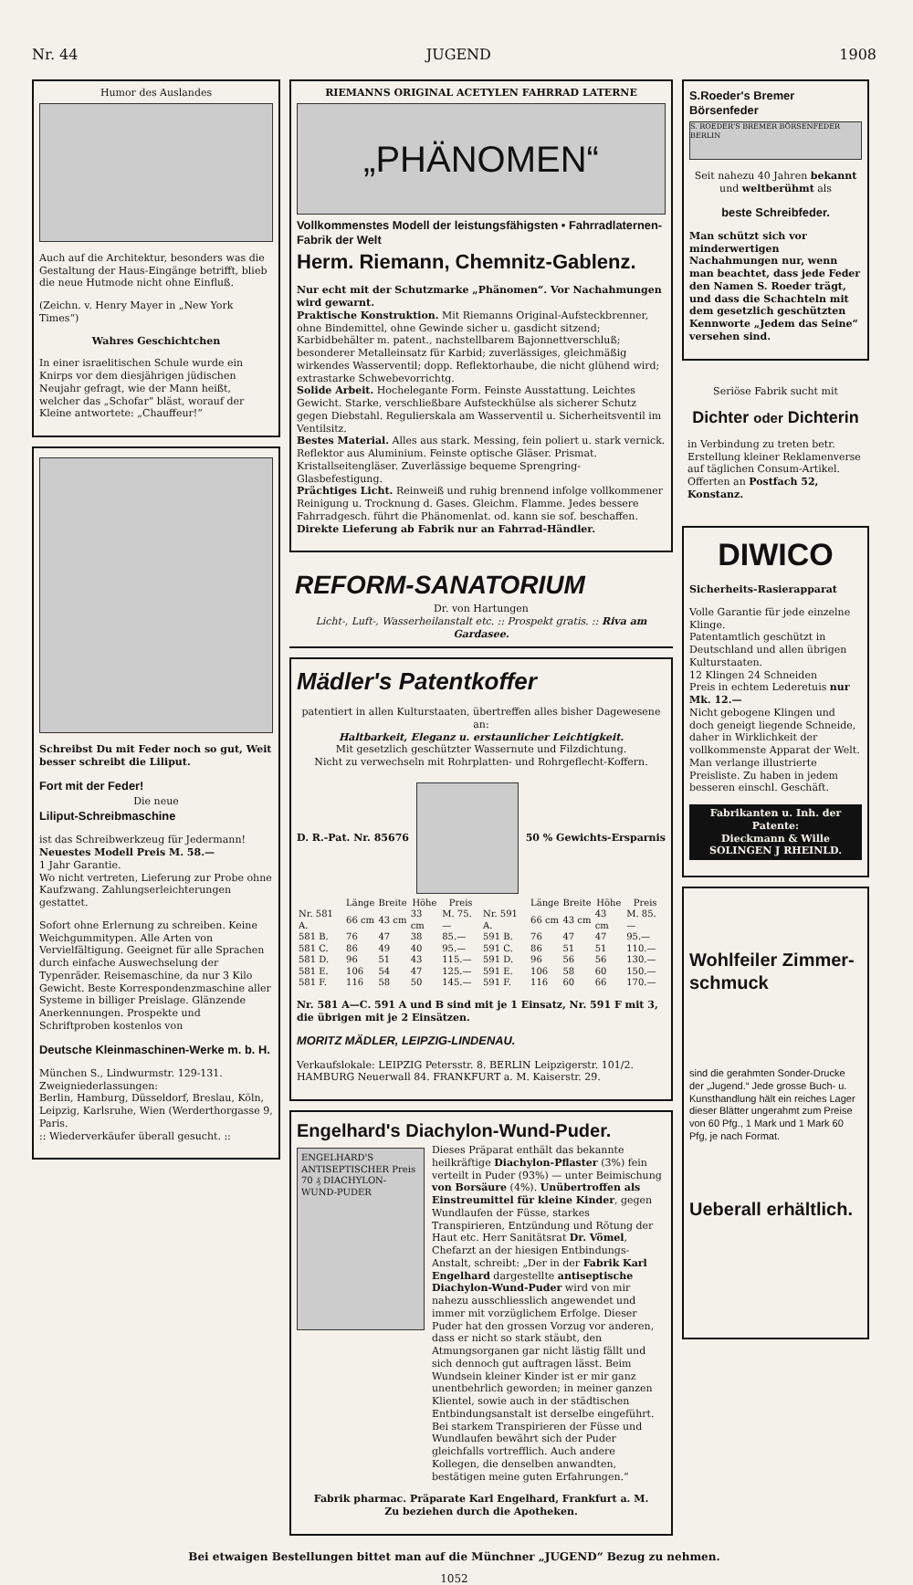Nr. 44 JUGEND 1908
Humor des Auslandes
Auch auf die Architektur, besonders was die Gestaltung der Haus-Eingänge betrifft, blieb die neue Hutmode nicht ohne Einfluß.
(Zeichn. v. Henry Mayer in „New York Times“)
Wahres Geschichtchen
In einer israelitischen Schule wurde ein Knirps vor dem diesjährigen jüdischen Neujahr gefragt, wie der Mann heißt, welcher das „Schofar“ bläst, worauf der Kleine antwortete: „Chauffeur!“
Schreibst Du mit Feder noch so gut, Weit besser schreibt die Liliput.
Fort mit der Feder!
Die neue
Liliput-Schreibmaschine
ist das Schreibwerkzeug für Jedermann!
Neuestes Modell Preis M. 58.—
1 Jahr Garantie.
Wo nicht vertreten, Lieferung zur Probe ohne Kaufzwang. Zahlungserleichterungen gestattet.
Sofort ohne Erlernung zu schreiben. Keine Weichgummitypen. Alle Arten von Vervielfältigung. Geeignet für alle Sprachen durch einfache Auswechselung der Typenräder. Reisemaschine, da nur 3 Kilo Gewicht. Beste Korrespondenzmaschine aller Systeme in billiger Preislage. Glänzende Anerkennungen. Prospekte und Schriftproben kostenlos von
Deutsche Kleinmaschinen-Werke m. b. H.
München S., Lindwurmstr. 129-131.
Zweigniederlassungen:
Berlin, Hamburg, Düsseldorf, Breslau, Köln, Leipzig, Karlsruhe, Wien (Werderthorgasse 9, Paris.
:: Wiederverkäufer überall gesucht. ::
RIEMANNS ORIGINAL ACETYLEN FAHRRAD LATERNE
„PHÄNOMEN“
Vollkommenstes Modell der leistungsfähigsten • Fahrradlaternen-Fabrik der Welt
Herm. Riemann, Chemnitz-Gablenz.
Nur echt mit der Schutzmarke „Phänomen“. Vor Nachahmungen wird gewarnt.
Praktische Konstruktion. Mit Riemanns Original-Aufsteckbrenner, ohne Bindemittel, ohne Gewinde sicher u. gasdicht sitzend; Karbidbehälter m. patent., nachstellbarem Bajonnettverschluß; besonderer Metalleinsatz für Karbid; zuverlässiges, gleichmäßig wirkendes Wasserventil; dopp. Reflektorhaube, die nicht glühend wird; extrastarke Schwebevorrichtg.
Solide Arbeit. Hochelegante Form. Feinste Ausstattung. Leichtes Gewicht. Starke, verschließbare Aufsteckhülse als sicherer Schutz gegen Diebstahl. Regulierskala am Wasserventil u. Sicherheitsventil im Ventilsitz.
Bestes Material. Alles aus stark. Messing, fein poliert u. stark vernick. Reflektor aus Aluminium. Feinste optische Gläser. Prismat. Kristallseitengläser. Zuverlässige bequeme Sprengring-Glasbefestigung.
Prächtiges Licht. Reinweiß und ruhig brennend infolge vollkommener Reinigung u. Trocknung d. Gases. Gleichm. Flamme. Jedes bessere Fahrradgesch. führt die Phänomenlat. od. kann sie sof. beschaffen.
Direkte Lieferung ab Fabrik nur an Fahrrad-Händler.
REFORM-SANATORIUM
Dr. von Hartungen
Licht-, Luft-, Wasserheilanstalt etc. :: Prospekt gratis. :: Riva am Gardasee.
Mädler's Patentkoffer
patentiert in allen Kulturstaaten, übertreffen alles bisher Dagewesene an:
Haltbarkeit, Eleganz u. erstaunlicher Leichtigkeit.
Mit gesetzlich geschützter Wassernute und Filzdichtung.
Nicht zu verwechseln mit Rohrplatten- und Rohrgeflecht-Koffern.
D. R.-Pat. Nr. 85676 50 % Gewichts-Ersparnis
| | Länge | Breite | Höhe | Preis | | Länge | Breite | Höhe | Preis |
| --- | --- | --- | --- | --- | --- | --- | --- | --- | --- |
| Nr. 581 A. | 66 cm | 43 cm | 33 cm | M. 75.— | Nr. 591 A. | 66 cm | 43 cm | 43 cm | M. 85.— |
| 581 B. | 76 | 47 | 38 | 85.— | 591 B. | 76 | 47 | 47 | 95.— |
| 581 C. | 86 | 49 | 40 | 95.— | 591 C. | 86 | 51 | 51 | 110.— |
| 581 D. | 96 | 51 | 43 | 115.— | 591 D. | 96 | 56 | 56 | 130.— |
| 581 E. | 106 | 54 | 47 | 125.— | 591 E. | 106 | 58 | 60 | 150.— |
| 581 F. | 116 | 58 | 50 | 145.— | 591 F. | 116 | 60 | 66 | 170.— |
Nr. 581 A—C. 591 A und B sind mit je 1 Einsatz, Nr. 591 F mit 3, die übrigen mit je 2 Einsätzen.
MORITZ MÄDLER, LEIPZIG-LINDENAU.
Verkaufslokale: LEIPZIG Petersstr. 8. BERLIN Leipzigerstr. 101/2. HAMBURG Neuerwall 84. FRANKFURT a. M. Kaiserstr. 29.
Engelhard's Diachylon-Wund-Puder.
ENGELHARD'S ANTISEPTISCHER Preis 70 ₰ DIACHYLON-WUND-PUDER
Dieses Präparat enthält das bekannte heilkräftige Diachylon-Pflaster (3%) fein verteilt in Puder (93%) — unter Beimischung von Borsäure (4%). Unübertroffen als Einstreumittel für kleine Kinder, gegen Wundlaufen der Füsse, starkes Transpirieren, Entzündung und Rötung der Haut etc. Herr Sanitätsrat Dr. Vömel, Chefarzt an der hiesigen Entbindungs-Anstalt, schreibt: „Der in der Fabrik Karl Engelhard dargestellte antiseptische Diachylon-Wund-Puder wird von mir nahezu ausschliesslich angewendet und immer mit vorzüglichem Erfolge. Dieser Puder hat den grossen Vorzug vor anderen, dass er nicht so stark stäubt, den Atmungsorganen gar nicht lästig fällt und sich dennoch gut auftragen lässt. Beim Wundsein kleiner Kinder ist er mir ganz unentbehrlich geworden; in meiner ganzen Klientel, sowie auch in der städtischen Entbindungsanstalt ist derselbe eingeführt. Bei starkem Transpirieren der Füsse und Wundlaufen bewährt sich der Puder gleichfalls vortrefflich. Auch andere Kollegen, die denselben anwandten, bestätigen meine guten Erfahrungen.“
Fabrik pharmac. Präparate Karl Engelhard, Frankfurt a. M.
Zu beziehen durch die Apotheken.
S.Roeder's Bremer Börsenfeder
S. ROEDER'S BREMER BÖRSENFEDER BERLIN
Seit nahezu 40 Jahren bekannt und weltberühmt als
beste Schreibfeder.
Man schützt sich vor minderwertigen Nachahmungen nur, wenn man beachtet, dass jede Feder den Namen S. Roeder trägt, und dass die Schachteln mit dem gesetzlich geschützten Kennworte „Jedem das Seine“ versehen sind.
Seriöse Fabrik sucht mit
Dichter oder Dichterin
in Verbindung zu treten betr. Erstellung kleiner Reklamenverse auf täglichen Consum-Artikel. Offerten an Postfach 52, Konstanz.
DIWICO
Sicherheits-Rasierapparat
Volle Garantie für jede einzelne Klinge.
Patentamtlich geschützt in Deutschland und allen übrigen Kulturstaaten.
12 Klingen 24 Schneiden
Preis in echtem Lederetuis nur Mk. 12.—
Nicht gebogene Klingen und doch geneigt liegende Schneide, daher in Wirklichkeit der vollkommenste Apparat der Welt.
Man verlange illustrierte Preisliste. Zu haben in jedem besseren einschl. Geschäft.
Fabrikanten u. Inh. der Patente:
Dieckmann & Wille
SOLINGEN J RHEINLD.
Wohlfeiler Zimmer-schmuck
sind die gerahmten Sonder-Drucke der „Jugend.“ Jede grosse Buch- u. Kunsthandlung hält ein reiches Lager dieser Blätter ungerahmt zum Preise von 60 Pfg., 1 Mark und 1 Mark 60 Pfg, je nach Format.
Ueberall erhältlich.
Bei etwaigen Bestellungen bittet man auf die Münchner „JUGEND“ Bezug zu nehmen.
1052